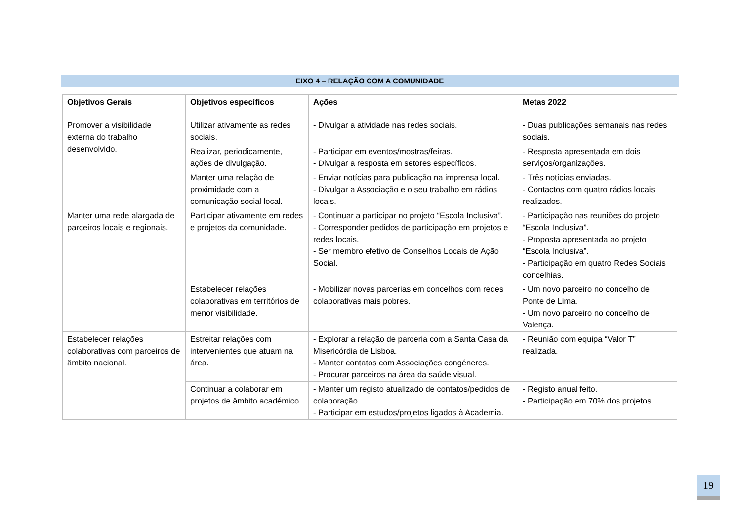EIXO 4 – RELAÇÃO COM A COMUNIDADE
| Objetivos Gerais | Objetivos específicos | Ações | Metas 2022 |
| --- | --- | --- | --- |
| Promover a visibilidade externa do trabalho desenvolvido. | Utilizar ativamente as redes sociais. | - Divulgar a atividade nas redes sociais. | - Duas publicações semanais nas redes sociais. |
| | Realizar, periodicamente, ações de divulgação. | - Participar em eventos/mostras/feiras. - Divulgar a resposta em setores específicos. | - Resposta apresentada em dois serviços/organizações. |
| | Manter uma relação de proximidade com a comunicação social local. | - Enviar notícias para publicação na imprensa local. - Divulgar a Associação e o seu trabalho em rádios locais. | - Três notícias enviadas. - Contactos com quatro rádios locais realizados. |
| Manter uma rede alargada de parceiros locais e regionais. | Participar ativamente em redes e projetos da comunidade. | - Continuar a participar no projeto “Escola Inclusiva”. - Corresponder pedidos de participação em projetos e redes locais. - Ser membro efetivo de Conselhos Locais de Ação Social. | - Participação nas reuniões do projeto “Escola Inclusiva”. - Proposta apresentada ao projeto “Escola Inclusiva”. - Participação em quatro Redes Sociais concelhias. |
| | Estabelecer relações colaborativas em territórios de menor visibilidade. | - Mobilizar novas parcerias em concelhos com redes colaborativas mais pobres. | - Um novo parceiro no concelho de Ponte de Lima. - Um novo parceiro no concelho de Valença. |
| Estabelecer relações colaborativas com parceiros de âmbito nacional. | Estreitar relações com intervenientes que atuam na área. | - Explorar a relação de parceria com a Santa Casa da Misericórdia de Lisboa. - Manter contatos com Associações congéneres. - Procurar parceiros na área da saúde visual. | - Reunião com equipa “Valor T” realizada. |
| | Continuar a colaborar em projetos de âmbito académico. | - Manter um registo atualizado de contatos/pedidos de colaboração. - Participar em estudos/projetos ligados à Academia. | - Registo anual feito. - Participação em 70% dos projetos. |
19